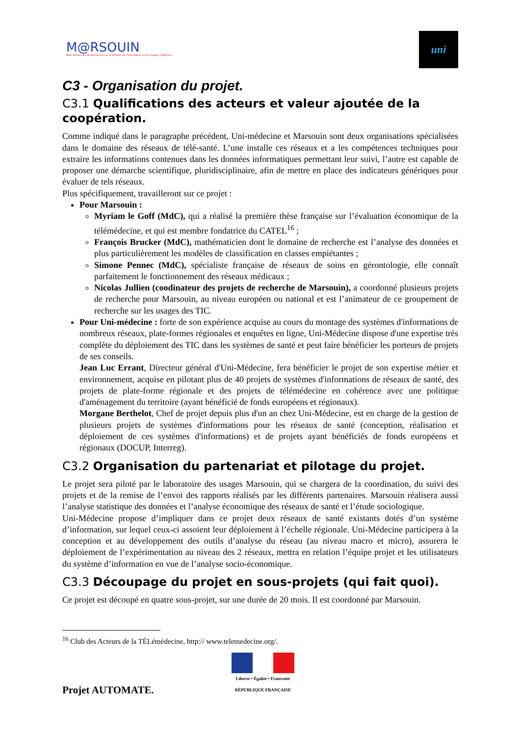M@RSOUIN
Môle Armoricain de Recherche sur la SOciété de l'information et les Usages d'INternet
uni
C3 - Organisation du projet.
C3.1 Qualifications des acteurs et valeur ajoutée de la coopération.
Comme indiqué dans le paragraphe précédent, Uni-médecine et Marsouin sont deux organisations spécialisées dans le domaine des réseaux de télé-santé. L’une installe ces réseaux et a les compétences techniques pour extraire les informations contenues dans les données informatiques permettant leur suivi, l’autre est capable de proposer une démarche scientifique, pluridisciplinaire, afin de mettre en place des indicateurs génériques pour évaluer de tels réseaux.
Plus spécifiquement, travailleront sur ce projet :
Pour Marsouin :
Myriam le Goff (MdC), qui a réalisé la première thèse française sur l’évaluation économique de la télémédecine, et qui est membre fondatrice du CATEL<sup>16</sup> ;
François Brucker (MdC), mathématicien dont le domaine de recherche est l’analyse des données et plus particulièrement les modèles de classification en classes empiétantes ;
Simone Pennec (MdC), spécialiste française de réseaux de soins en gérontologie, elle connaît parfaitement le fonctionnement des réseaux médicaux ;
Nicolas Jullien (coodinateur des projets de recherche de Marsouin), a coordonné plusieurs projets de recherche pour Marsouin, au niveau européen ou national et est l’animateur de ce groupement de recherche sur les usages des TIC.
Pour Uni-médecine : forte de son expérience acquise au cours du montage des systèmes d'informations de nombreux réseaux, plate-formes régionales et enquêtes en ligne, Uni-Médecine dispose d'une expertise très complète du déploiement des TIC dans les systèmes de santé et peut faire bénéficier les porteurs de projets de ses conseils.
Jean Luc Errant, Directeur général d'Uni-Médecine, fera bénéficier le projet de son expertise métier et environnement, acquise en pilotant plus de 40 projets de systèmes d'informations de réseaux de santé, des projets de plate-forme régionale et des projets de télémédecine en cohérence avec une politique d'aménagement du territoire (ayant bénéficié de fonds européens et régionaux).
Morgane Berthelot, Chef de projet depuis plus d'un an chez Uni-Médecine, est en charge de la gestion de plusieurs projets de systèmes d'informations pour les réseaux de santé (conception, réalisation et déploiement de ces systèmes d'informations) et de projets ayant bénéficiés de fonds européens et régionaux (DOCUP, Interreg).
C3.2 Organisation du partenariat et pilotage du projet.
Le projet sera piloté par le laboratoire des usages Marsouin, qui se chargera de la coordination, du suivi des projets et de la remise de l’envoi des rapports réalisés par les différents partenaires. Marsouin réalisera aussi l’analyse statistique des données et l’analyse économique des réseaux de santé et l’étude sociologique.
Uni-Médecine propose d’impliquer dans ce projet deux réseaux de santé existants dotés d’un système d’information, sur lequel ceux-ci assoient leur déploiement à l’échelle régionale. Uni-Médecine participera à la conception et au développement des outils d’analyse du réseau (au niveau macro et micro), assurera le déploiement de l’expérimentation au niveau des 2 réseaux, mettra en relation l’équipe projet et les utilisateurs du système d’information en vue de l’analyse socio-économique.
C3.3 Découpage du projet en sous-projets (qui fait quoi).
Ce projet est découpé en quatre sous-projet, sur une durée de 20 mois. Il est coordonné par Marsouin.
<sup>16</sup> Club des Acteurs de la TÉLémédecine, http:// www.telemedecine.org/.
Projet AUTOMATE.
Liberté • Égalité • Fraternité
RÉPUBLIQUE FRANÇAISE